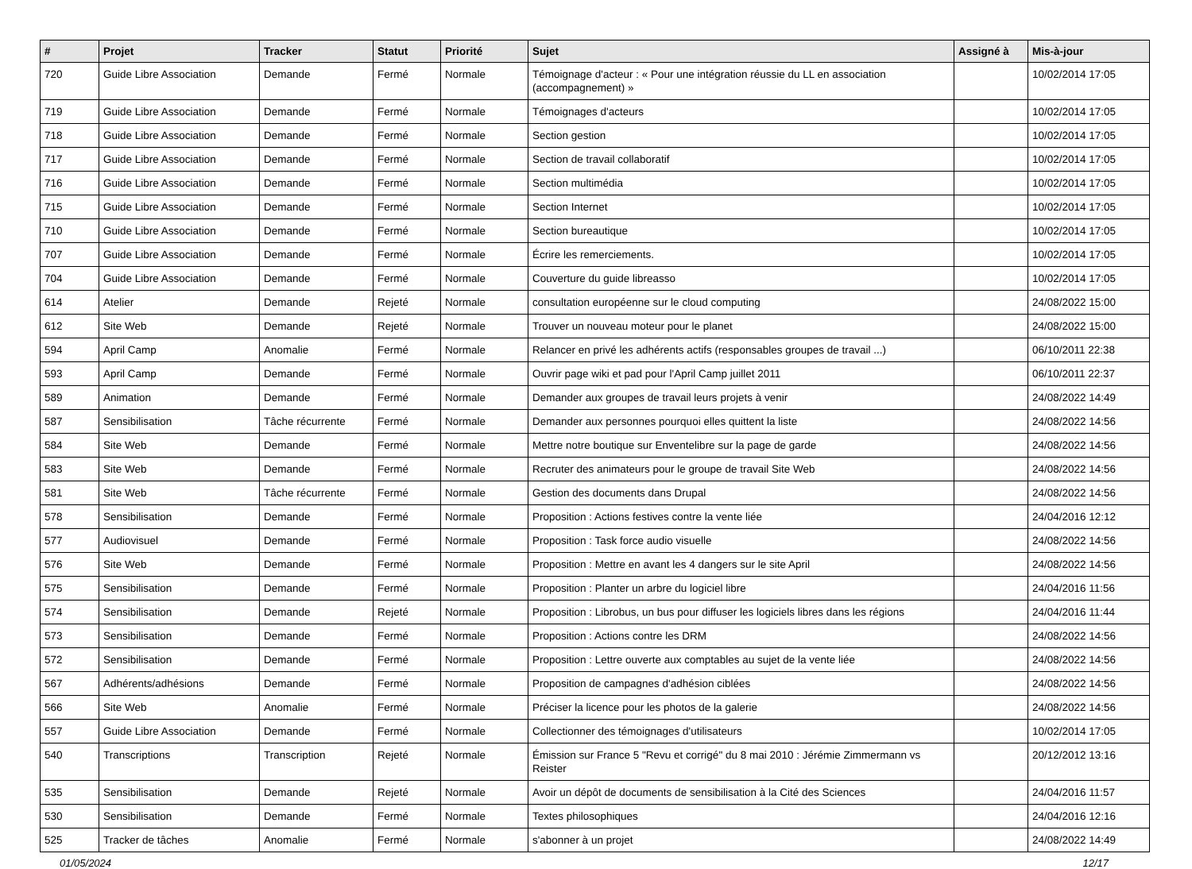| # | Projet | Tracker | Statut | Priorité | Sujet | Assigné à | Mis-à-jour |
| --- | --- | --- | --- | --- | --- | --- | --- |
| 720 | Guide Libre Association | Demande | Fermé | Normale | Témoignage d'acteur : « Pour une intégration réussie du LL en association (accompagnement) » | | 10/02/2014 17:05 |
| 719 | Guide Libre Association | Demande | Fermé | Normale | Témoignages d'acteurs | | 10/02/2014 17:05 |
| 718 | Guide Libre Association | Demande | Fermé | Normale | Section gestion | | 10/02/2014 17:05 |
| 717 | Guide Libre Association | Demande | Fermé | Normale | Section de travail collaboratif | | 10/02/2014 17:05 |
| 716 | Guide Libre Association | Demande | Fermé | Normale | Section multimédia | | 10/02/2014 17:05 |
| 715 | Guide Libre Association | Demande | Fermé | Normale | Section Internet | | 10/02/2014 17:05 |
| 710 | Guide Libre Association | Demande | Fermé | Normale | Section bureautique | | 10/02/2014 17:05 |
| 707 | Guide Libre Association | Demande | Fermé | Normale | Écrire les remerciements. | | 10/02/2014 17:05 |
| 704 | Guide Libre Association | Demande | Fermé | Normale | Couverture du guide libreasso | | 10/02/2014 17:05 |
| 614 | Atelier | Demande | Rejeté | Normale | consultation européenne sur le cloud computing | | 24/08/2022 15:00 |
| 612 | Site Web | Demande | Rejeté | Normale | Trouver un nouveau moteur pour le planet | | 24/08/2022 15:00 |
| 594 | April Camp | Anomalie | Fermé | Normale | Relancer en privé les adhérents actifs (responsables groupes de travail ...) | | 06/10/2011 22:38 |
| 593 | April Camp | Demande | Fermé | Normale | Ouvrir page wiki et pad pour l'April Camp juillet 2011 | | 06/10/2011 22:37 |
| 589 | Animation | Demande | Fermé | Normale | Demander aux groupes de travail leurs projets à venir | | 24/08/2022 14:49 |
| 587 | Sensibilisation | Tâche récurrente | Fermé | Normale | Demander aux personnes pourquoi elles quittent la liste | | 24/08/2022 14:56 |
| 584 | Site Web | Demande | Fermé | Normale | Mettre notre boutique sur Enventelibre sur la page de garde | | 24/08/2022 14:56 |
| 583 | Site Web | Demande | Fermé | Normale | Recruter des animateurs pour le groupe de travail Site Web | | 24/08/2022 14:56 |
| 581 | Site Web | Tâche récurrente | Fermé | Normale | Gestion des documents dans Drupal | | 24/08/2022 14:56 |
| 578 | Sensibilisation | Demande | Fermé | Normale | Proposition : Actions festives contre la vente liée | | 24/04/2016 12:12 |
| 577 | Audiovisuel | Demande | Fermé | Normale | Proposition : Task force audio visuelle | | 24/08/2022 14:56 |
| 576 | Site Web | Demande | Fermé | Normale | Proposition : Mettre en avant les 4 dangers sur le site April | | 24/08/2022 14:56 |
| 575 | Sensibilisation | Demande | Fermé | Normale | Proposition : Planter un arbre du logiciel libre | | 24/04/2016 11:56 |
| 574 | Sensibilisation | Demande | Rejeté | Normale | Proposition : Librobus, un bus pour diffuser les logiciels libres dans les régions | | 24/04/2016 11:44 |
| 573 | Sensibilisation | Demande | Fermé | Normale | Proposition : Actions contre les DRM | | 24/08/2022 14:56 |
| 572 | Sensibilisation | Demande | Fermé | Normale | Proposition : Lettre ouverte aux comptables au sujet de la vente liée | | 24/08/2022 14:56 |
| 567 | Adhérents/adhésions | Demande | Fermé | Normale | Proposition de campagnes d'adhésion ciblées | | 24/08/2022 14:56 |
| 566 | Site Web | Anomalie | Fermé | Normale | Préciser la licence pour les photos de la galerie | | 24/08/2022 14:56 |
| 557 | Guide Libre Association | Demande | Fermé | Normale | Collectionner des témoignages d'utilisateurs | | 10/02/2014 17:05 |
| 540 | Transcriptions | Transcription | Rejeté | Normale | Émission sur France 5 "Revu et corrigé" du 8 mai 2010 : Jérémie Zimmermann vs Reister | | 20/12/2012 13:16 |
| 535 | Sensibilisation | Demande | Rejeté | Normale | Avoir un dépôt de documents de sensibilisation à la Cité des Sciences | | 24/04/2016 11:57 |
| 530 | Sensibilisation | Demande | Fermé | Normale | Textes philosophiques | | 24/04/2016 12:16 |
| 525 | Tracker de tâches | Anomalie | Fermé | Normale | s'abonner à un projet | | 24/08/2022 14:49 |
01/05/2024 12/17